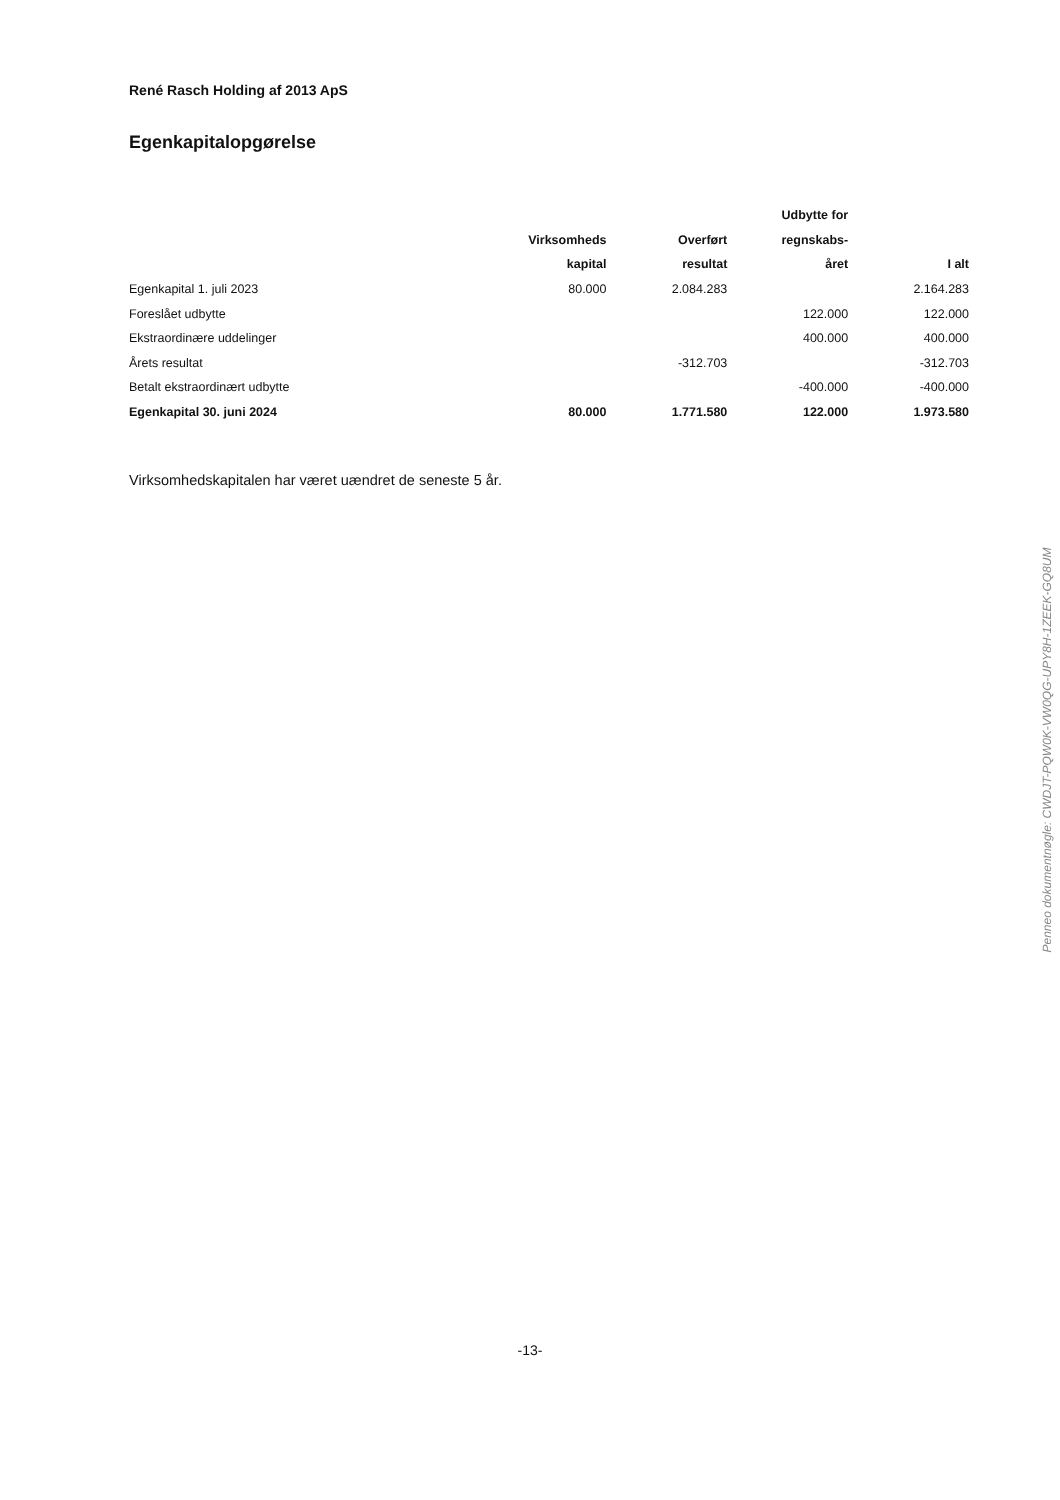René Rasch Holding af 2013 ApS
Egenkapitalopgørelse
| | | | Udbytte for | |
| --- | --- | --- | --- | --- |
| | Virksomheds | Overført | regnskabs- | |
| | kapital | resultat | året | I alt |
| Egenkapital 1. juli 2023 | 80.000 | 2.084.283 | | 2.164.283 |
| Foreslået udbytte | | | 122.000 | 122.000 |
| Ekstraordinære uddelinger | | | 400.000 | 400.000 |
| Årets resultat | | -312.703 | | -312.703 |
| Betalt ekstraordinært udbytte | | | -400.000 | -400.000 |
| Egenkapital 30. juni 2024 | 80.000 | 1.771.580 | 122.000 | 1.973.580 |
Virksomhedskapitalen har været uændret de seneste 5 år.
-13-
Penneo dokumentnøgle: CWDJT-PQW0K-VW0QG-UPY8H-1ZEEK-GQ8UM